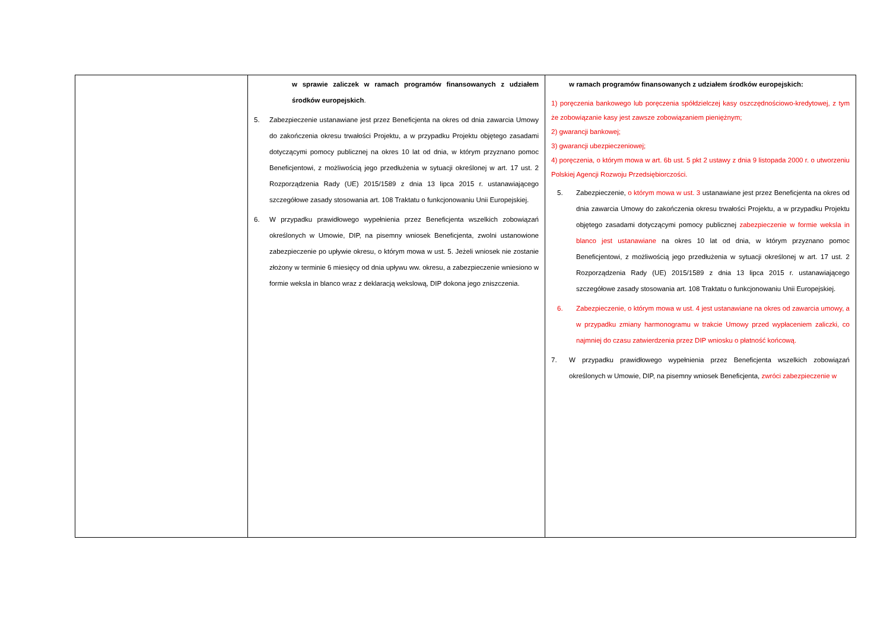| | w sprawie zaliczek w ramach programów finansowanych z udziałem środków europejskich . 5. Zabezpieczenie ustanawiane jest przez Beneficjenta na okres od dnia zawarcia Umowy do zakończenia okresu trwałości Projektu, a w przypadku Projektu objętego zasadami dotyczącymi pomocy publicznej na okres 10 lat od dnia, w którym przyznano pomoc Beneficjentowi, z możliwością jego przedłużenia w sytuacji określonej w art. 17 ust. 2 Rozporządzenia Rady (UE) 2015/1589 z dnia 13 lipca 2015 r. ustanawiającego szczegółowe zasady stosowania art. 108 Traktatu o funkcjonowaniu Unii Europejskiej. 6. W przypadku prawidłowego wypełnienia przez Beneficjenta wszelkich zobowiązań określonych w Umowie, DIP, na pisemny wniosek Beneficjenta, zwolni ustanowione zabezpieczenie po upływie okresu, o którym mowa w ust. 5. Jeżeli wniosek nie zostanie złożony w terminie 6 miesięcy od dnia upływu ww. okresu, a zabezpieczenie wniesiono w formie weksla in blanco wraz z deklaracją wekslową, DIP dokona jego zniszczenia. | w ramach programów finansowanych z udziałem środków europejskich: 1) poręczenia bankowego lub poręczenia spółdzielczej kasy oszczędnościowo-kredytowej, z tym że zobowiązanie kasy jest zawsze zobowiązaniem pieniężnym; 2) gwarancji bankowej; 3) gwarancji ubezpieczeniowej; 4) poręczenia, o którym mowa w art. 6b ust. 5 pkt 2 ustawy z dnia 9 listopada 2000 r. o utworzeniu Polskiej Agencji Rozwoju Przedsiębiorczości. 5. Zabezpieczenie, o którym mowa w ust. 3 ustanawiane jest przez Beneficjenta na okres od dnia zawarcia Umowy do zakończenia okresu trwałości Projektu, a w przypadku Projektu objętego zasadami dotyczącymi pomocy publicznej zabezpieczenie w formie weksla in blanco jest ustanawiane na okres 10 lat od dnia, w którym przyznano pomoc Beneficjentowi, z możliwością jego przedłużenia w sytuacji określonej w art. 17 ust. 2 Rozporządzenia Rady (UE) 2015/1589 z dnia 13 lipca 2015 r. ustanawiającego szczegółowe zasady stosowania art. 108 Traktatu o funkcjonowaniu Unii Europejskiej. 6. Zabezpieczenie, o którym mowa w ust. 4 jest ustanawiane na okres od zawarcia umowy, a w przypadku zmiany harmonogramu w trakcie Umowy przed wypłaceniem zaliczki, co najmniej do czasu zatwierdzenia przez DIP wniosku o płatność końcową. 7. W przypadku prawidłowego wypełnienia przez Beneficjenta wszelkich zobowiązań określonych w Umowie, DIP, na pisemny wniosek Beneficjenta, zwróci zabezpieczenie w |